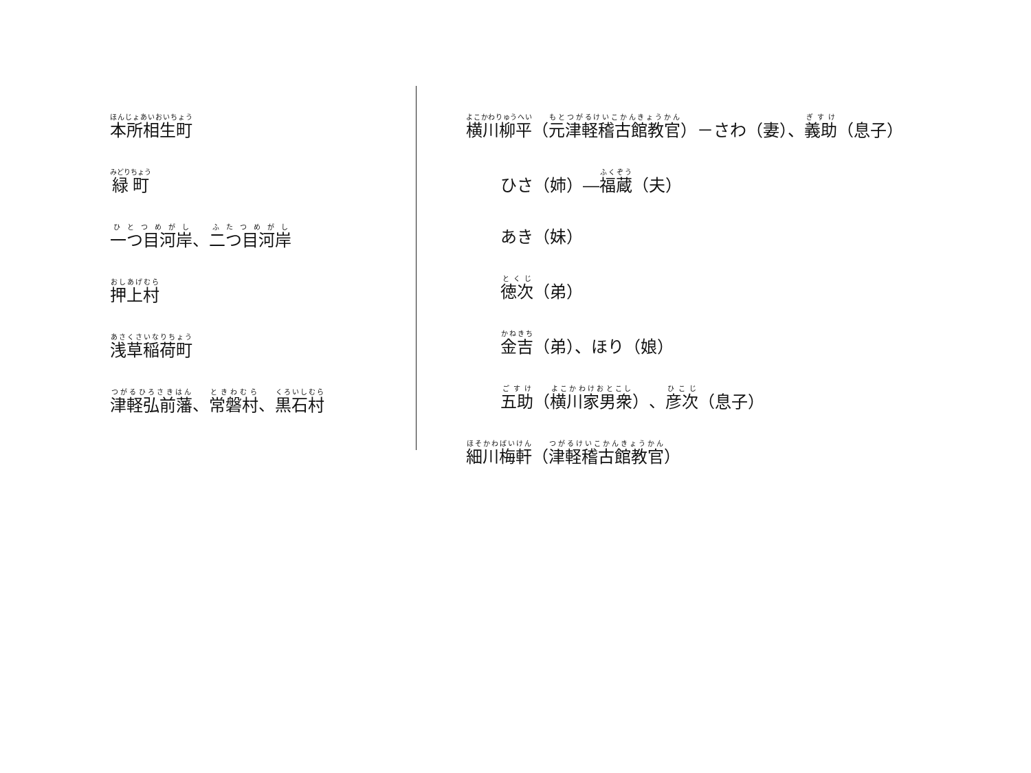本所相生町
緑町
一つ目河岸、二つ目河岸
押上村
浅草稲荷町
津軽弘前藩、常磐村、黒石村
横川柳平（元津軽稽古館教官）－さわ（妻）、義助（息子）
ひさ（姉）―福蔵（夫）
あき（妹）
徳次（弟）
金吉（弟）、ほり（娘）
五助（横川家男衆）、彦次（息子）
細川梅軒（津軽稽古館教官）